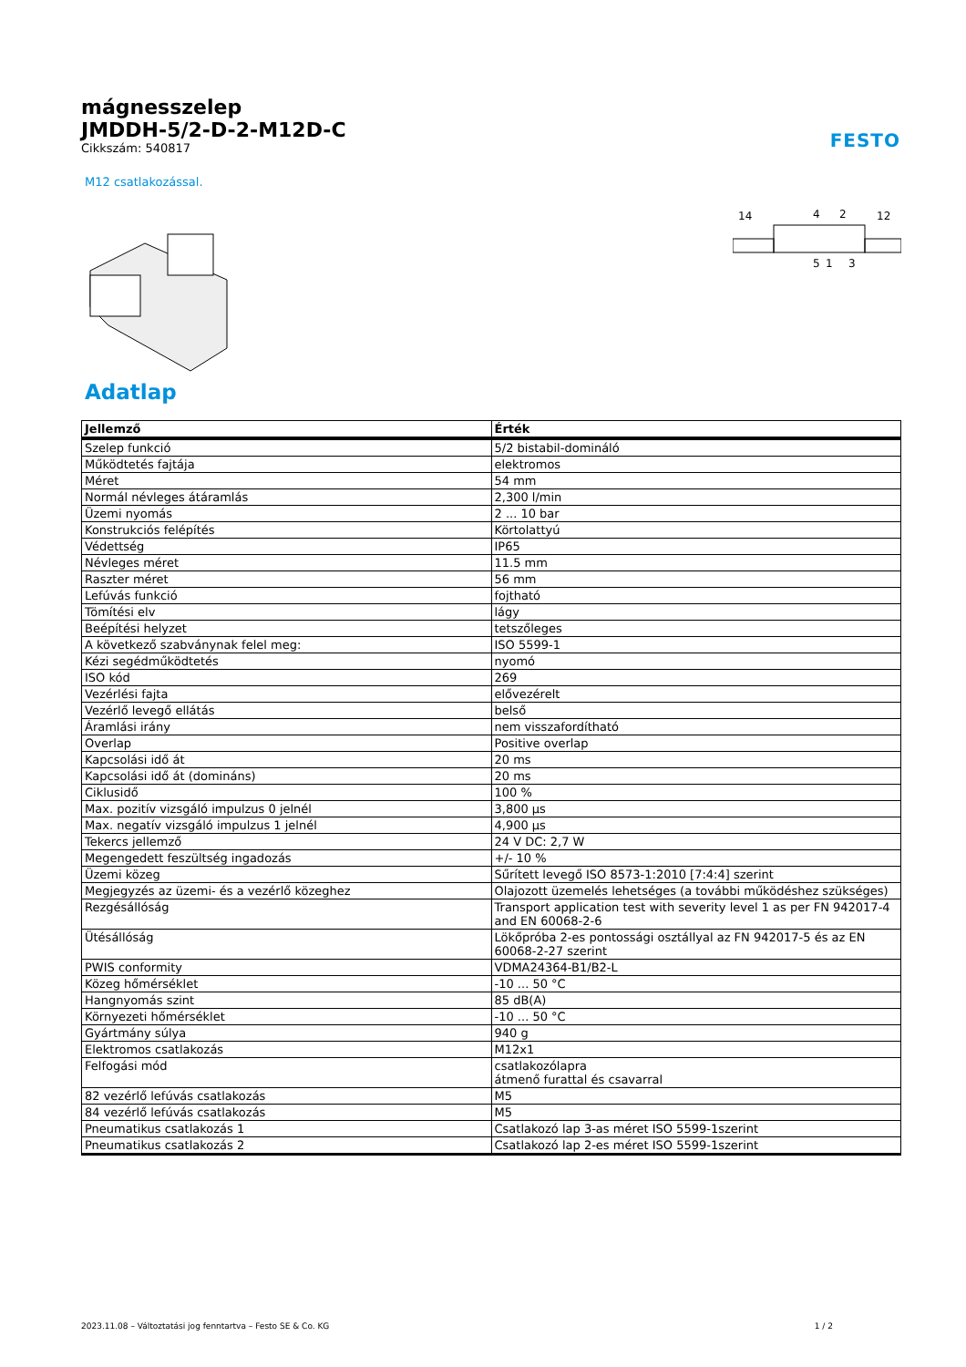FESTO
mágnesszelep
JMDDH-5/2-D-2-M12D-C
Cikkszám: 540817
M12 csatlakozással.
14
4
2
12
5
1
3
Adatlap
| Jellemző | Érték |
| --- | --- |
| Szelep funkció | 5/2 bistabil-domináló |
| Működtetés fajtája | elektromos |
| Méret | 54 mm |
| Normál névleges átáramlás | 2,300 l/min |
| Üzemi nyomás | 2 ... 10 bar |
| Konstrukciós felépítés | Körtolattyú |
| Védettség | IP65 |
| Névleges méret | 11.5 mm |
| Raszter méret | 56 mm |
| Lefúvás funkció | fojtható |
| Tömítési elv | lágy |
| Beépítési helyzet | tetszőleges |
| A következő szabványnak felel meg: | ISO 5599-1 |
| Kézi segédműködtetés | nyomó |
| ISO kód | 269 |
| Vezérlési fajta | elővezérelt |
| Vezérlő levegő ellátás | belső |
| Áramlási irány | nem visszafordítható |
| Overlap | Positive overlap |
| Kapcsolási idő át | 20 ms |
| Kapcsolási idő át (domináns) | 20 ms |
| Ciklusidő | 100 % |
| Max. pozitív vizsgáló impulzus 0 jelnél | 3,800 µs |
| Max. negatív vizsgáló impulzus 1 jelnél | 4,900 µs |
| Tekercs jellemző | 24 V DC: 2,7 W |
| Megengedett feszültség ingadozás | +/- 10 % |
| Üzemi közeg | Sűrített levegő ISO 8573-1:2010 [7:4:4] szerint |
| Megjegyzés az üzemi- és a vezérlő közeghez | Olajozott üzemelés lehetséges (a további működéshez szükséges) |
| Rezgésállóság | Transport application test with severity level 1 as per FN 942017-4 and EN 60068-2-6 |
| Ütésállóság | Lökőpróba 2-es pontossági osztállyal az FN 942017-5 és az EN 60068-2-27 szerint |
| PWIS conformity | VDMA24364-B1/B2-L |
| Közeg hőmérséklet | -10 ... 50 °C |
| Hangnyomás szint | 85 dB(A) |
| Környezeti hőmérséklet | -10 ... 50 °C |
| Gyártmány súlya | 940 g |
| Elektromos csatlakozás | M12x1 |
| Felfogási mód | csatlakozólapra átmenő furattal és csavarral |
| 82 vezérlő lefúvás csatlakozás | M5 |
| 84 vezérlő lefúvás csatlakozás | M5 |
| Pneumatikus csatlakozás 1 | Csatlakozó lap 3-as méret ISO 5599-1szerint |
| Pneumatikus csatlakozás 2 | Csatlakozó lap 2-es méret ISO 5599-1szerint |
2023.11.08 – Változtatási jog fenntartva – Festo SE & Co. KG 1 / 2